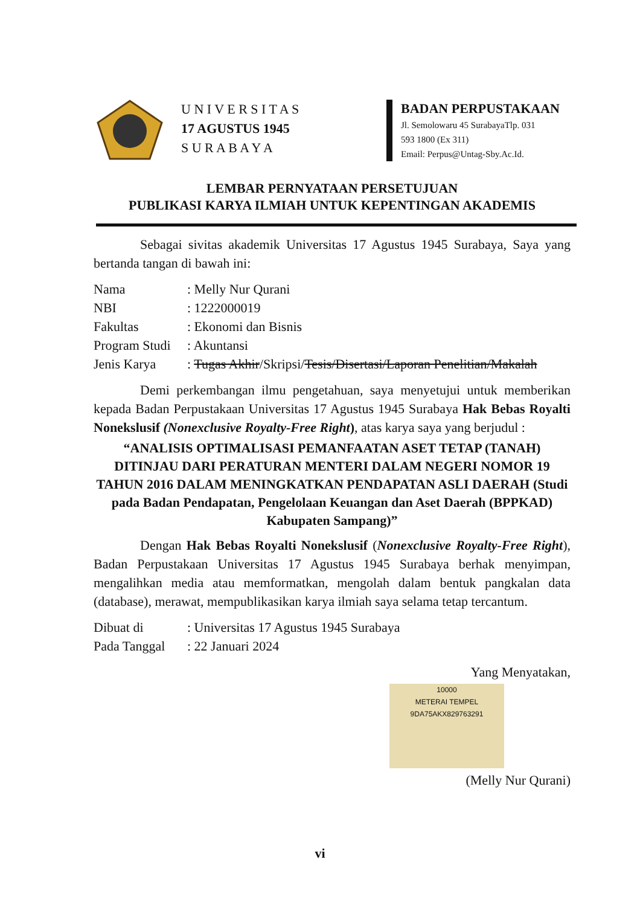U N I V E R S I T A S
17 AGUSTUS 1945
S U R A B A Y A
BADAN PERPUSTAKAAN
Jl. Semolowaru 45 SurabayaTlp. 031
593 1800 (Ex 311)
Email: Perpus@Untag-Sby.Ac.Id.
LEMBAR PERNYATAAN PERSETUJUAN
PUBLIKASI KARYA ILMIAH UNTUK KEPENTINGAN AKADEMIS
Sebagai sivitas akademik Universitas 17 Agustus 1945 Surabaya, Saya yang bertanda tangan di bawah ini:
| Nama | : Melly Nur Qurani |
| NBI | : 1222000019 |
| Fakultas | : Ekonomi dan Bisnis |
| Program Studi | : Akuntansi |
| Jenis Karya | : Tugas Akhir /Skripsi/ Tesis/Disertasi/Laporan Penelitian/Makalah |
Demi perkembangan ilmu pengetahuan, saya menyetujui untuk memberikan kepada Badan Perpustakaan Universitas 17 Agustus 1945 Surabaya Hak Bebas Royalti Nonekslusif (Nonexclusive Royalty-Free Right), atas karya saya yang berjudul :
“ANALISIS OPTIMALISASI PEMANFAATAN ASET TETAP (TANAH) DITINJAU DARI PERATURAN MENTERI DALAM NEGERI NOMOR 19 TAHUN 2016 DALAM MENINGKATKAN PENDAPATAN ASLI DAERAH (Studi pada Badan Pendapatan, Pengelolaan Keuangan dan Aset Daerah (BPPKAD) Kabupaten Sampang)”
Dengan Hak Bebas Royalti Nonekslusif (Nonexclusive Royalty-Free Right), Badan Perpustakaan Universitas 17 Agustus 1945 Surabaya berhak menyimpan, mengalihkan media atau memformatkan, mengolah dalam bentuk pangkalan data (database), merawat, mempublikasikan karya ilmiah saya selama tetap tercantum.
| Dibuat di | : Universitas 17 Agustus 1945 Surabaya |
| Pada Tanggal | : 22 Januari 2024 |
Yang Menyatakan,
10000
METERAI TEMPEL
9DA75AKX829763291
(Melly Nur Qurani)
vi